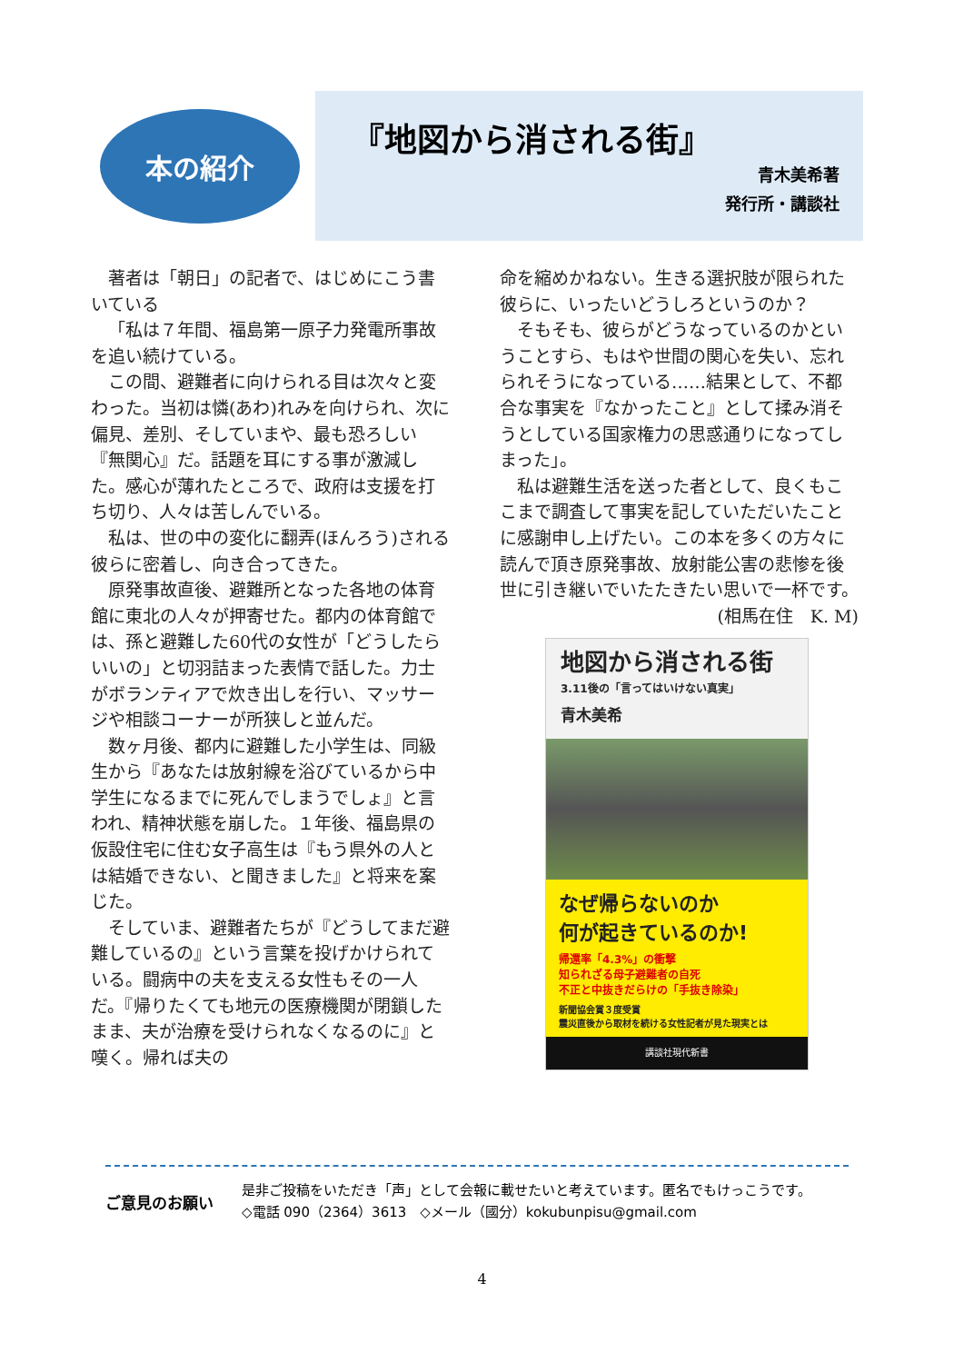本の紹介
『地図から消される街』
青木美希著
発行所・講談社
著者は「朝日」の記者で、はじめにこう書いている
「私は７年間、福島第一原子力発電所事故を追い続けている。
この間、避難者に向けられる目は次々と変わった。当初は憐(あわ)れみを向けられ、次に偏見、差別、そしていまや、最も恐ろしい『無関心』だ。話題を耳にする事が激減した。感心が薄れたところで、政府は支援を打ち切り、人々は苦しんでいる。
私は、世の中の変化に翻弄(ほんろう)される彼らに密着し、向き合ってきた。
原発事故直後、避難所となった各地の体育館に東北の人々が押寄せた。都内の体育館では、孫と避難した60代の女性が「どうしたらいいの」と切羽詰まった表情で話した。力士がボランティアで炊き出しを行い、マッサージや相談コーナーが所狭しと並んだ。
数ヶ月後、都内に避難した小学生は、同級生から『あなたは放射線を浴びているから中学生になるまでに死んでしまうでしょ』と言われ、精神状態を崩した。１年後、福島県の仮設住宅に住む女子高生は『もう県外の人とは結婚できない、と聞きました』と将来を案じた。
そしていま、避難者たちが『どうしてまだ避難しているの』という言葉を投げかけられている。闘病中の夫を支える女性もその一人だ。『帰りたくても地元の医療機関が閉鎖したまま、夫が治療を受けられなくなるのに』と嘆く。帰れば夫の
命を縮めかねない。生きる選択肢が限られた彼らに、いったいどうしろというのか？
そもそも、彼らがどうなっているのかということすら、もはや世間の関心を失い、忘れられそうになっている……結果として、不都合な事実を『なかったこと』として揉み消そうとしている国家権力の思惑通りになってしまった」。
私は避難生活を送った者として、良くもここまで調査して事実を記していただいたことに感謝申し上げたい。この本を多くの方々に読んで頂き原発事故、放射能公害の悲惨を後世に引き継いでいたたきたい思いで一杯です。
(相馬在住　K. M)
地図から消される街
3.11後の「言ってはいけない真実」
青木美希
なぜ帰らないのか
何が起きているのか!
帰還率「4.3%」の衝撃
知られざる母子避難者の自死
不正と中抜きだらけの「手抜き除染」
新聞協会賞３度受賞
震災直後から取材を続ける女性記者が見た現実とは
講談社現代新書
ご意見のお願い
是非ご投稿をいただき「声」として会報に載せたいと考えています。匿名でもけっこうです。
◇電話 090（2364）3613　◇メール（國分）kokubunpisu@gmail.com
4